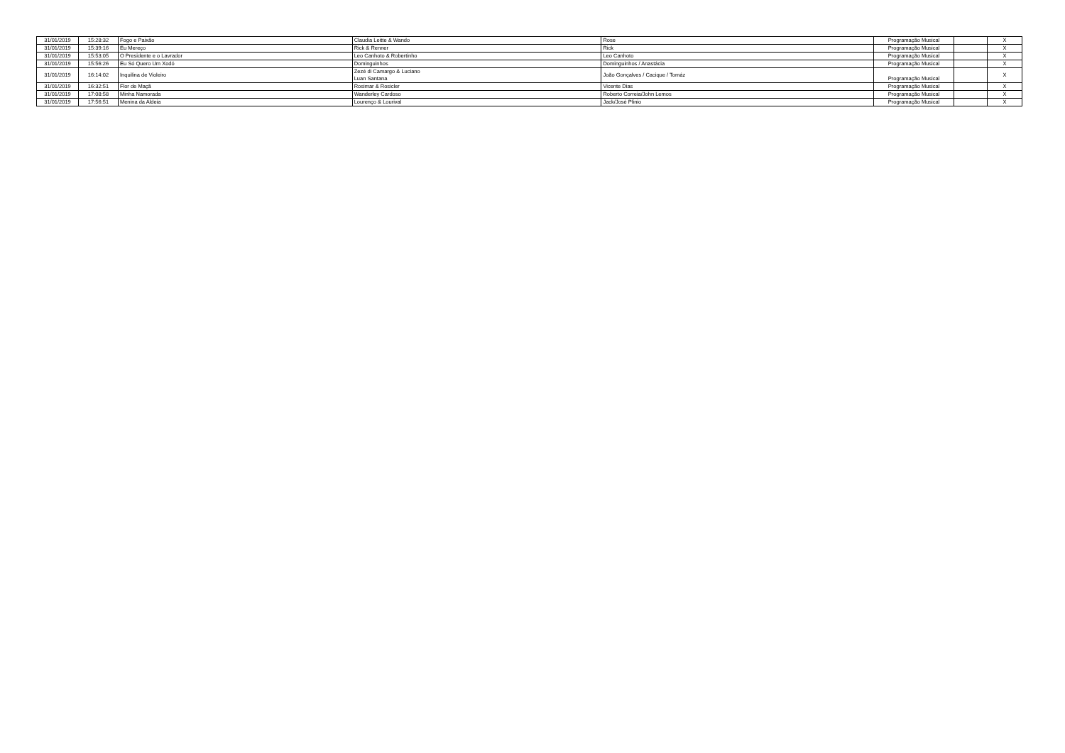| 31/01/2019 | 15:28:32 | Fogo e Paixão | Claudia Leitte & Wando | Rose | Programação Musical | | X |
| 31/01/2019 | 15:39:16 | Eu Mereço | Rick & Renner | Rick | Programação Musical | | X |
| 31/01/2019 | 15:53:05 | O Presidente e o Lavrador | Leo Canhoto & Robertinho | Leo Canhoto | Programação Musical | | X |
| 31/01/2019 | 15:56:26 | Eu Só Quero Um Xodó | Dominguinhos | Dominguinhos / Anastácia | Programação Musical | | X |
| 31/01/2019 | 16:14:02 | Inquilina de Violeiro | Zezé di Camargo & Luciano Luan Santana | João Gonçalves / Cacique / Tomáz | Programação Musical | | X |
| 31/01/2019 | 16:32:51 | Flor de Maçã | Rosimar & Rosicler | Vicente Dias | Programação Musical | | X |
| 31/01/2019 | 17:08:58 | Minha Namorada | Wanderley Cardoso | Roberto Correia/John Lemos | Programação Musical | | X |
| 31/01/2019 | 17:56:51 | Menina da Aldeia | Lourenço & Lourival | Jack/José Plinio | Programação Musical | | X |